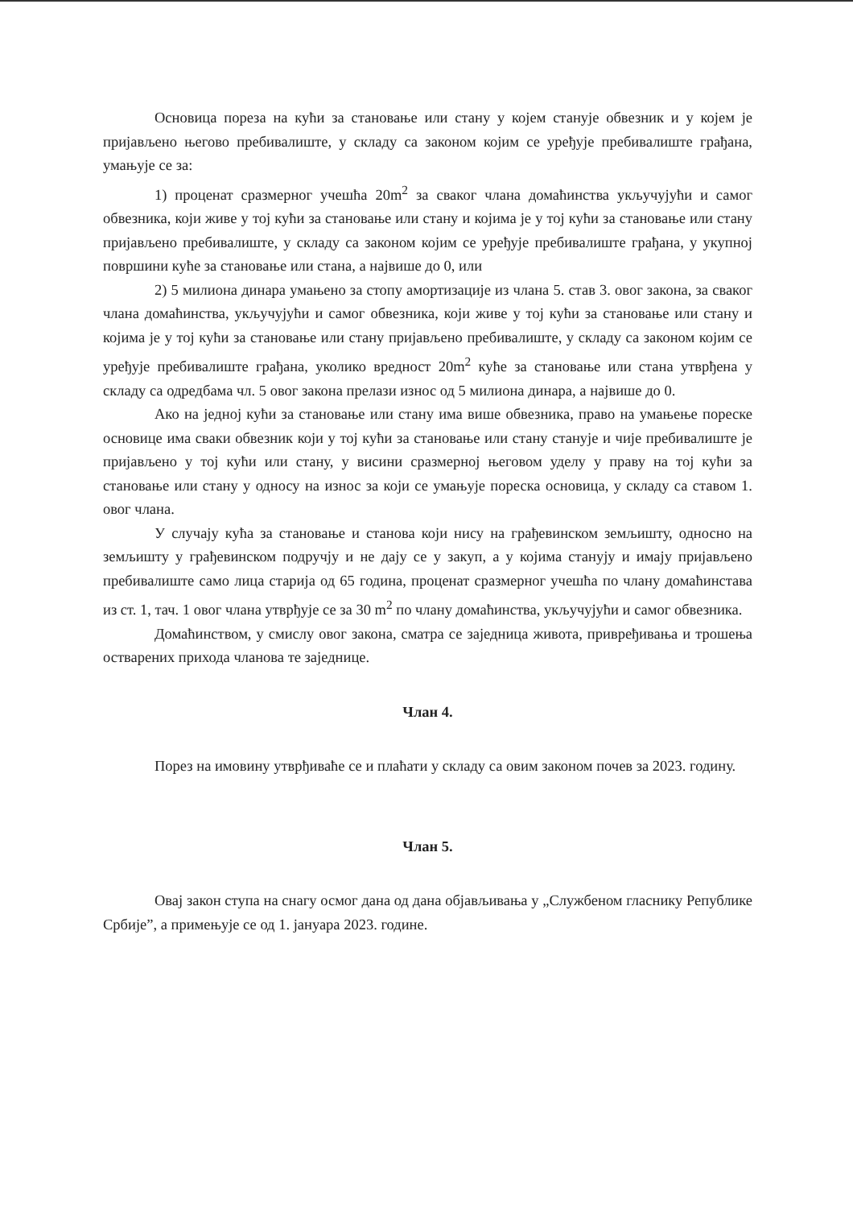Основица пореза на кући за становање или стану у којем станује обвезник и у којем је пријављено његово пребивалиште, у складу са законом којим се уређује пребивалиште грађана, умањује се за:
1) проценат сразмерног учешћа 20m<sup>2</sup> за сваког члана домаћинства укључујући и самог обвезника, који живе у тој кући за становање или стану и којима је у тој кући за становање или стану пријављено пребивалиште, у складу са законом којим се уређује пребивалиште грађана, у укупној површини куће за становање или стана, а највише до 0, или
2) 5 милиона динара умањено за стопу амортизације из члана 5. став 3. овог закона, за сваког члана домаћинства, укључујући и самог обвезника, који живе у тој кући за становање или стану и којима је у тој кући за становање или стану пријављено пребивалиште, у складу са законом којим се уређује пребивалиште грађана, уколико вредност 20m<sup>2</sup> куће за становање или стана утврђена у складу са одредбама чл. 5 овог закона прелази износ од 5 милиона динара, а највише до 0.
Ако на једној кући за становање или стану има више обвезника, право на умањење пореске основице има сваки обвезник који у тој кући за становање или стану станује и чије пребивалиште је пријављено у тој кући или стану, у висини сразмерној његовом уделу у праву на тој кући за становање или стану у односу на износ за који се умањује пореска основица, у складу са ставом 1. овог члана.
У случају кућа за становање и станова који нису на грађевинском земљишту, односно на земљишту у грађевинском подручју и не дају се у закуп, а у којима станују и имају пријављено пребивалиште само лица старија од 65 година, проценат сразмерног учешћа по члану домаћинстава из ст. 1, тач. 1 овог члана утврђује се за 30 m<sup>2</sup> по члану домаћинства, укључујући и самог обвезника.
Домаћинством, у смислу овог закона, сматра се заједница живота, привређивања и трошења остварених прихода чланова те заједнице.
Члан 4.
Порез на имовину утврђиваће се и плаћати у складу са овим законом почев за 2023. годину.
Члан 5.
Овај закон ступа на снагу осмог дана од дана објављивања у „Службеном гласнику Републике Србије”, а примењује се од 1. јануара 2023. године.